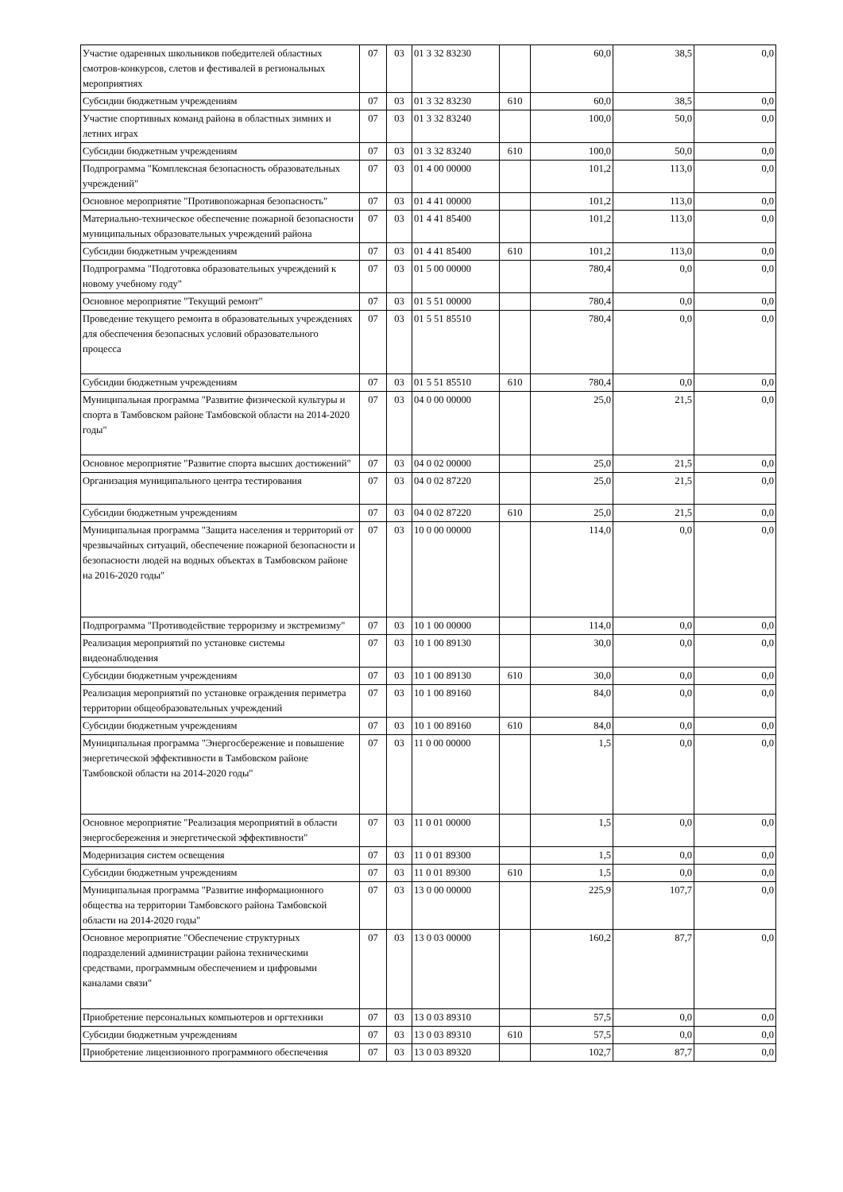| Участие одаренных школьников победителей областных смотров-конкурсов, слетов и фестивалей в региональных мероприятиях | 07 | 03 | 01 3 32 83230 | | 60,0 | 38,5 | 0,0 |
| Субсидии бюджетным учреждениям | 07 | 03 | 01 3 32 83230 | 610 | 60,0 | 38,5 | 0,0 |
| Участие спортивных команд района в областных зимних и летних играх | 07 | 03 | 01 3 32 83240 | | 100,0 | 50,0 | 0,0 |
| Субсидии бюджетным учреждениям | 07 | 03 | 01 3 32 83240 | 610 | 100,0 | 50,0 | 0,0 |
| Подпрограмма "Комплексная безопасность образовательных учреждений" | 07 | 03 | 01 4 00 00000 | | 101,2 | 113,0 | 0,0 |
| Основное мероприятие "Противопожарная безопасность" | 07 | 03 | 01 4 41 00000 | | 101,2 | 113,0 | 0,0 |
| Материально-техническое обеспечение пожарной безопасности муниципальных образовательных учреждений района | 07 | 03 | 01 4 41 85400 | | 101,2 | 113,0 | 0,0 |
| Субсидии бюджетным учреждениям | 07 | 03 | 01 4 41 85400 | 610 | 101,2 | 113,0 | 0,0 |
| Подпрограмма "Подготовка образовательных учреждений к новому учебному году" | 07 | 03 | 01 5 00 00000 | | 780,4 | 0,0 | 0,0 |
| Основное мероприятие "Текущий ремонт" | 07 | 03 | 01 5 51 00000 | | 780,4 | 0,0 | 0,0 |
| Проведение текущего ремонта в образовательных учреждениях для обеспечения безопасных условий образовательного процесса | 07 | 03 | 01 5 51 85510 | | 780,4 | 0,0 | 0,0 |
| Субсидии бюджетным учреждениям | 07 | 03 | 01 5 51 85510 | 610 | 780,4 | 0,0 | 0,0 |
| Муниципальная программа "Развитие физической культуры и спорта в Тамбовском районе Тамбовской области на 2014-2020 годы" | 07 | 03 | 04 0 00 00000 | | 25,0 | 21,5 | 0,0 |
| Основное мероприятие "Развитие спорта высших достижений" | 07 | 03 | 04 0 02 00000 | | 25,0 | 21,5 | 0,0 |
| Организация муниципального центра тестирования | 07 | 03 | 04 0 02 87220 | | 25,0 | 21,5 | 0,0 |
| Субсидии бюджетным учреждениям | 07 | 03 | 04 0 02 87220 | 610 | 25,0 | 21,5 | 0,0 |
| Муниципальная программа "Защита населения и территорий от чрезвычайных ситуаций, обеспечение пожарной безопасности и безопасности людей на водных объектах в Тамбовском районе на 2016-2020 годы" | 07 | 03 | 10 0 00 00000 | | 114,0 | 0,0 | 0,0 |
| Подпрограмма "Противодействие терроризму и экстремизму" | 07 | 03 | 10 1 00 00000 | | 114,0 | 0,0 | 0,0 |
| Реализация мероприятий по установке системы видеонаблюдения | 07 | 03 | 10 1 00 89130 | | 30,0 | 0,0 | 0,0 |
| Субсидии бюджетным учреждениям | 07 | 03 | 10 1 00 89130 | 610 | 30,0 | 0,0 | 0,0 |
| Реализация мероприятий по установке ограждения периметра территории общеобразовательных учреждений | 07 | 03 | 10 1 00 89160 | | 84,0 | 0,0 | 0,0 |
| Субсидии бюджетным учреждениям | 07 | 03 | 10 1 00 89160 | 610 | 84,0 | 0,0 | 0,0 |
| Муниципальная программа "Энергосбережение и повышение энергетической эффективности в Тамбовском районе Тамбовской области на 2014-2020 годы" | 07 | 03 | 11 0 00 00000 | | 1,5 | 0,0 | 0,0 |
| Основное мероприятие "Реализация мероприятий в области энергосбережения и энергетической эффективности" | 07 | 03 | 11 0 01 00000 | | 1,5 | 0,0 | 0,0 |
| Модернизация систем освещения | 07 | 03 | 11 0 01 89300 | | 1,5 | 0,0 | 0,0 |
| Субсидии бюджетным учреждениям | 07 | 03 | 11 0 01 89300 | 610 | 1,5 | 0,0 | 0,0 |
| Муниципальная программа "Развитие информационного общества на территории Тамбовского района Тамбовской области на 2014-2020 годы" | 07 | 03 | 13 0 00 00000 | | 225,9 | 107,7 | 0,0 |
| Основное мероприятие "Обеспечение структурных подразделений администрации района техническими средствами, программным обеспечением и цифровыми каналами связи" | 07 | 03 | 13 0 03 00000 | | 160,2 | 87,7 | 0,0 |
| Приобретение персональных компьютеров и оргтехники | 07 | 03 | 13 0 03 89310 | | 57,5 | 0,0 | 0,0 |
| Субсидии бюджетным учреждениям | 07 | 03 | 13 0 03 89310 | 610 | 57,5 | 0,0 | 0,0 |
| Приобретение лицензионного программного обеспечения | 07 | 03 | 13 0 03 89320 | | 102,7 | 87,7 | 0,0 |